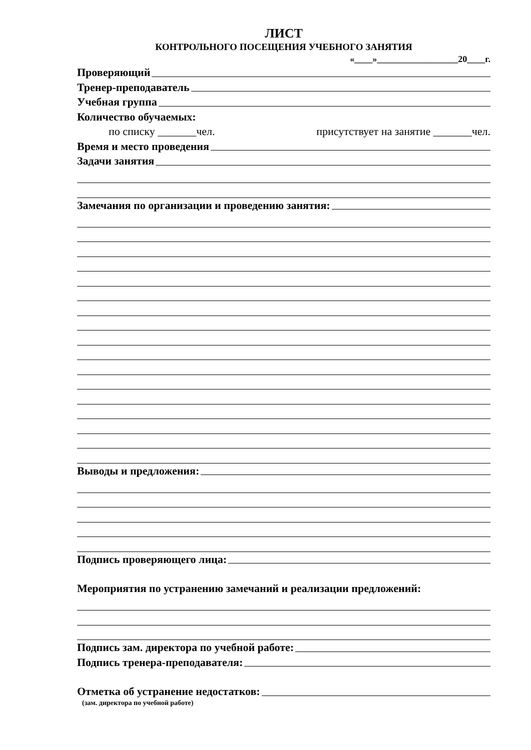ЛИСТ
КОНТРОЛЬНОГО ПОСЕЩЕНИЯ УЧЕБНОГО ЗАНЯТИЯ
«____»__________________20____г.
Проверяющий
Тренер-преподаватель
Учебная группа
Количество обучаемых:
по списку _______чел. присутствует на занятие _______чел.
Время и место проведения
Задачи занятия
Замечания по организации и проведению занятия:
Выводы и предложения:
Подпись проверяющего лица:
Мероприятия по устранению замечаний и реализации предложений:
Подпись зам. директора по учебной работе:
Подпись тренера-преподавателя:
Отметка об устранение недостатков:
(зам. директора по учебной работе)